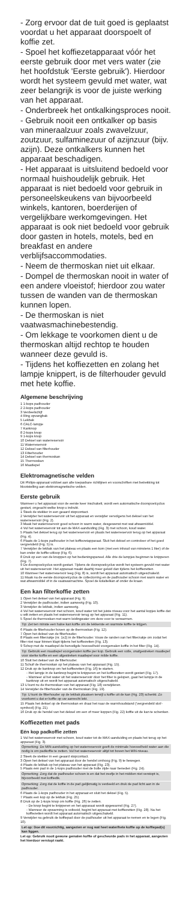- Zorg ervoor dat de tuit goed is geplaatst voordat u het apparaat doorspoelt of koffie zet.
- Spoel het koffiezetapparaat vóór het eerste gebruik door met vers water (zie het hoofdstuk 'Eerste gebruik'). Hierdoor wordt het systeem gevuld met water, wat zeer belangrijk is voor de juiste werking van het apparaat.
- Onderbreek het ontkalkingsproces nooit.
- Gebruik nooit een ontkalker op basis van mineraalzuur zoals zwavelzuur, zoutzuur, sulfaminezuur of azijnzuur (bijv. azijn). Deze ontkalkers kunnen het apparaat beschadigen.
- Het apparaat is uitsluitend bedoeld voor normaal huishoudelijk gebruik. Het apparaat is niet bedoeld voor gebruik in personeelskeukens van bijvoorbeeld winkels, kantoren, boerderijen of vergelijkbare werkomgevingen. Het apparaat is ook niet bedoeld voor gebruik door gasten in hotels, motels, bed en breakfast en andere verblijfsaccommodaties.
- Neem de thermoskan niet uit elkaar.
- Dompel de thermoskan nooit in water of een andere vloeistof; hierdoor zou water tussen de wanden van de thermoskan kunnen lopen.
- De thermoskan is niet vaatwasmachinebestendig.
- Om lekkage te voorkomen dient u de thermoskan altijd rechtop te houden wanneer deze gevuld is.
- Tijdens het koffiezetten en zolang het lampje knippert, is de filterhouder gevuld met hete koffie.
Algemene beschrijving
1 1-kops padhouder
2 2-kops padhouder
3 Verdeelschijf
4 Ring opvangbak
5 Lekbak
6 CALC-lampje
7 Kanknop
8 2-kops knop
9 1-kops knop
10 Deksel van waterreservoir
11 Waterreservoir
12 Deksel van filterhouder
13 Filterhouder
14 Deksel van thermoskan
15 Thermoskan
16 Maatlepel
Elektromagnetische velden
Dit Philips-apparaat voldoet aan alle toepasbare richtlijnen en voorschriften met betrekking tot blootstelling aan elektromagnetische velden.
Eerste gebruik
Wanneer u het apparaat voor de eerste keer inschakelt, wordt een automatische doorspoelcyclus gestart, ongeacht welke knop u indrukt.
1 Steek de stekker in een geaard stopcontact.
2 Verwijder het waterreservoir uit het apparaat en verwijder vervolgens het deksel van het waterreservoir (Fig. 2).
3 Maak het waterreservoir goed schoon in warm water, desgewenst met wat afwasmiddel.
4 Vul het waterreservoir tot aan de MAX-aanduiding (Fig. 3) met schoon, koud water.
5 Plaats het deksel terug op het waterreservoir en plaats het waterreservoir terug op het apparaat (Fig. 4).
6 Plaats de 1-kops padhouder in het koffiezetapparaat. Sluit het deksel en controleer of het goed vergrendeld (Fig. 5) is.
7 Verwijder de lekbak van het plateau en plaats een kom (met een inhoud van minstens 1 liter) of de kan onder de koffie-uitloop (Fig. 6).
8 Druk op een van de knoppen op het bedieningspaneel. Alle drie de lampjes beginnen te knipperen (Fig. 7).
9 De doorspoelcyclus wordt gestart. Tijdens de doorspoelcyclus wordt het systeem gevuld met water uit het waterreservoir. Het apparaat maakt daarbij meer geluid dan tijdens het koffiezetten.
10 Wanneer het waterreservoir leeg (Fig. 8) is, wordt het apparaat automatisch uitgeschakeld.
11 Maak na de eerste doorspoelcyclus de collectorring en de padhouder schoon met warm water en wat afwasmiddel of in de vaatwasmachine. Spoel de kolaltelkan af onder de kraan.
Een kan filterkoffie zetten
1 Open het deksel van het apparaat (Fig. 9).
2 Verwijder de padhouder, indien aanwezig (Fig. 10).
3 Verwijder de lekbak, indien aanwezig.
4 Vul het waterreservoir met schoon, koud water tot het juiste niveau voor het aantal kopjes koffie dat u wilt zetten en plaats het waterreservoir terug op het apparaat (Fig. 11).
5 Spoel de thermoskan met warm leidingwater om deze voor te verwarmen.
Tip: Zet ten minste een halve kan koffie om de lekkerste en warmste koffie te krijgen.
6 Plaats de filterhouder boven op de thermoskan (Fig. 12).
7 Open het deksel van de filterhouder.
8 Plaats een filterzakje (nr. 1x2) in de filterhouder. Vouw de randen van het filterzakje om zodat het filter niet naar binnen klapt tijdens het koffiezetten (Fig. 13).
9 Schep met de maatlepel de benodigde hoeveelheid voorgemalen koffie in het filter (Fig. 14).
Tip: Gebruik een maatlepel voorgemalen koffie per kop. Gebruik een volle, onafgestreken maatlepel voor sterke koffie en een afgestreken maatlepel voor milde koffie.
10 Sluit het deksel van de filterhouder.
11 Schuif de thermoskan op het plateau van het apparaat (Fig. 15).
12 Druk op de kanknop om het koffiezetten (Fig. 16) te starten.
- Het lampje in de kanknop begint te knipperen en het koffiezetten wordt gestart (Fig. 17).
- Wanneer al het water uit het waterreservoir door het filter is gelopen, gaat het lampje in de kanknop uit en wordt het apparaat automatisch uitgeschakeld.
13 U kunt nu de thermoskan van het apparaat (Fig. 18) verwijderen.
14 Verwijder de filterhouder van de thermoskan (Fig. 19).
Tip: U kunt de filterhouder op de lekbak plaatsen terwijl u koffie uit de kan (Fig. 20) schenkt. Zo voorkomt u dat er koffie op uw aanrecht lekt.
15 Plaats het deksel op de thermoskan en draai het naar de warmhoudstand ('vergrendeld slot'-symbool) (Fig. 21).
16 Druk op de hendel van het deksel om een of meer koppen (Fig. 22) koffie uit de kan te schenken.
Koffiezetten met pads
Eén kop padkoffie zetten
1 Vul het waterreservoir met schoon, koud water tot de MAX-aanduiding en plaats het terug op het apparaat (Fig. 3).
Opmerking: De MIN-aanduiding op het waterreservoir geeft de minimale hoeveelheid water aan die nodig is om padkoffie te zetten. Vul het waterreservoir altijd tot boven het MIN-niveau.
2 Steek de stekker in een geaard stopcontact.
3 Open het deksel van het apparaat door de hendel omhoog (Fig. 9) te bewegen.
4 Plaats de lekbak op het plateau van het apparaat (Fig. 23).
5 Plaats één pad in de 1-kops padhouder met de bolle zijde naar beneden (Fig. 24).
Opmerking: Zorg dat de padhouder schoon is en dat het zeefje in het midden niet verstopt is, bijvoorbeeld met koffiedik.
Opmerking: Zorg dat de koffie in de pad gelijkmatig is verdeeld en druk de pad licht aan in de padhouder.
6 Plaats de 1-kops padhouder in het apparaat en sluit het deksel (Fig. 5).
7 Plaats een kop op de lekbak (Fig. 25).
8 Druk op de 1-kops knop om koffie (Fig. 26) te zetten.
- De knop begint te knipperen en het apparaat wordt opgewarmd (Fig. 27).
- Wanneer de opwarming is voltooid, begint het apparaat met koffiezetten (Fig. 28). Na het koffiezetten wordt het apparaat automatisch uitgeschakeld.
9 Verwijder na gebruik de koffiepad door de padhouder uit het apparaat te nemen en te legen (Fig. 10).
Let op: Doe dit voorzichtig, aangezien er nog wat heet water/hete koffie op de koffiepad(s) kan liggen.
Let op: Gebruik nooit gewone gemalen koffie of gescheurde pads in het apparaat, aangezien het hierdoor verstopt raakt.